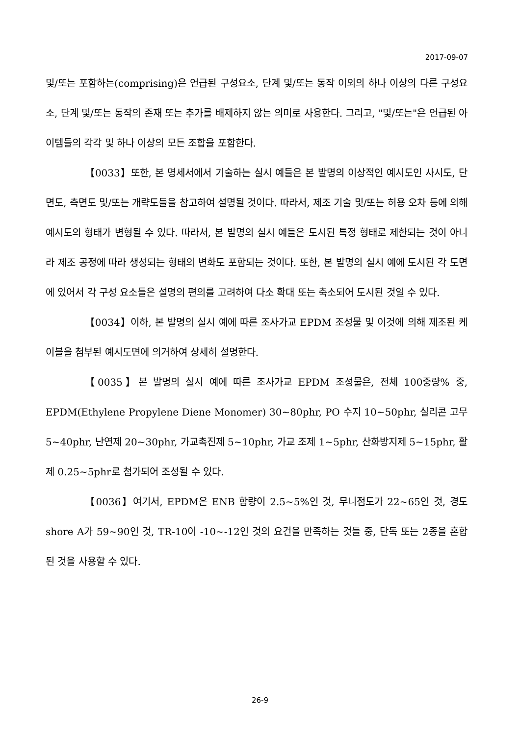2017-09-07
및/또는 포함하는(comprising)은 언급된 구성요소, 단계 및/또는 동작 이외의 하나 이상의 다른 구성요소, 단계 및/또는 동작의 존재 또는 추가를 배제하지 않는 의미로 사용한다. 그리고, "및/또는"은 언급된 아이템들의 각각 및 하나 이상의 모든 조합을 포함한다.
【0033】또한, 본 명세서에서 기술하는 실시 예들은 본 발명의 이상적인 예시도인 사시도, 단면도, 측면도 및/또는 개략도들을 참고하여 설명될 것이다. 따라서, 제조 기술 및/또는 허용 오차 등에 의해 예시도의 형태가 변형될 수 있다. 따라서, 본 발명의 실시 예들은 도시된 특정 형태로 제한되는 것이 아니라 제조 공정에 따라 생성되는 형태의 변화도 포함되는 것이다. 또한, 본 발명의 실시 예에 도시된 각 도면에 있어서 각 구성 요소들은 설명의 편의를 고려하여 다소 확대 또는 축소되어 도시된 것일 수 있다.
【0034】이하, 본 발명의 실시 예에 따른 조사가교 EPDM 조성물 및 이것에 의해 제조된 케이블을 첨부된 예시도면에 의거하여 상세히 설명한다.
【0035】본 발명의 실시 예에 따른 조사가교 EPDM 조성물은, 전체 100중량% 중, EPDM(Ethylene Propylene Diene Monomer) 30~80phr, PO 수지 10~50phr, 실리콘 고무 5~40phr, 난연제 20~30phr, 가교촉진제 5~10phr, 가교 조제 1~5phr, 산화방지제 5~15phr, 활제 0.25~5phr로 첨가되어 조성될 수 있다.
【0036】여기서, EPDM은 ENB 함량이 2.5~5%인 것, 무니점도가 22~65인 것, 경도 shore A가 59~90인 것, TR-10이 -10~-12인 것의 요건을 만족하는 것들 중, 단독 또는 2종을 혼합된 것을 사용할 수 있다.
26-9